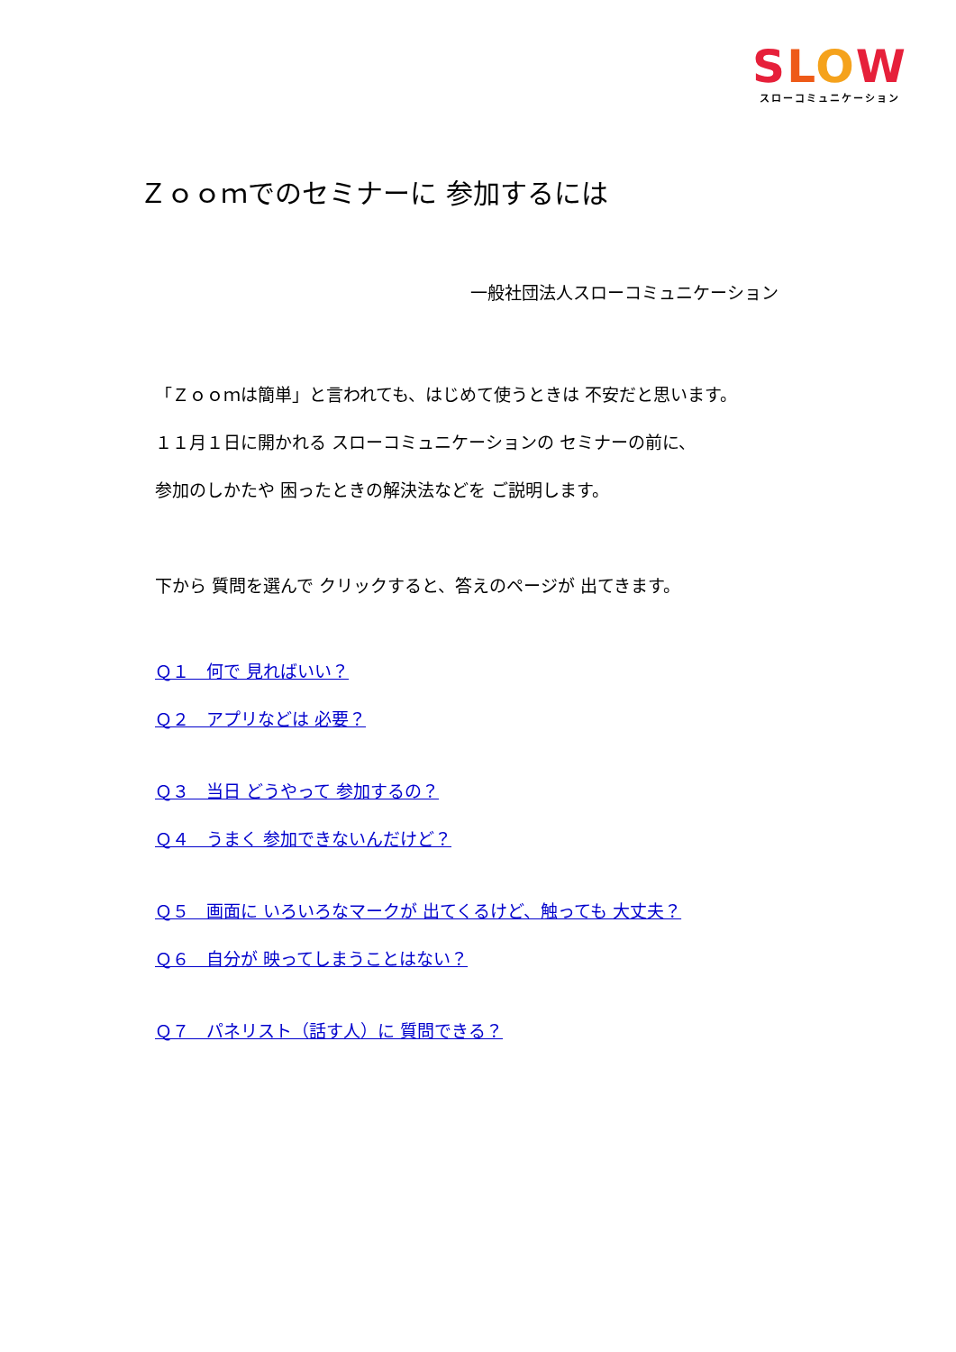SLOW
スローコミュニケーション
Ｚｏｏｍでのセミナーに 参加するには
一般社団法人スローコミュニケーション
「Ｚｏｏｍは簡単」と言われても、はじめて使うときは 不安だと思います。
１１月１日に開かれる スローコミュニケーションの セミナーの前に、
参加のしかたや 困ったときの解決法などを ご説明します。
下から 質問を選んで クリックすると、答えのページが 出てきます。
Ｑ１　何で 見ればいい？
Ｑ２　アプリなどは 必要？
Ｑ３　当日 どうやって 参加するの？
Ｑ４　うまく 参加できないんだけど？
Ｑ５　画面に いろいろなマークが 出てくるけど、触っても 大丈夫？
Ｑ６　自分が 映ってしまうことはない？
Ｑ７　パネリスト（話す人）に 質問できる？